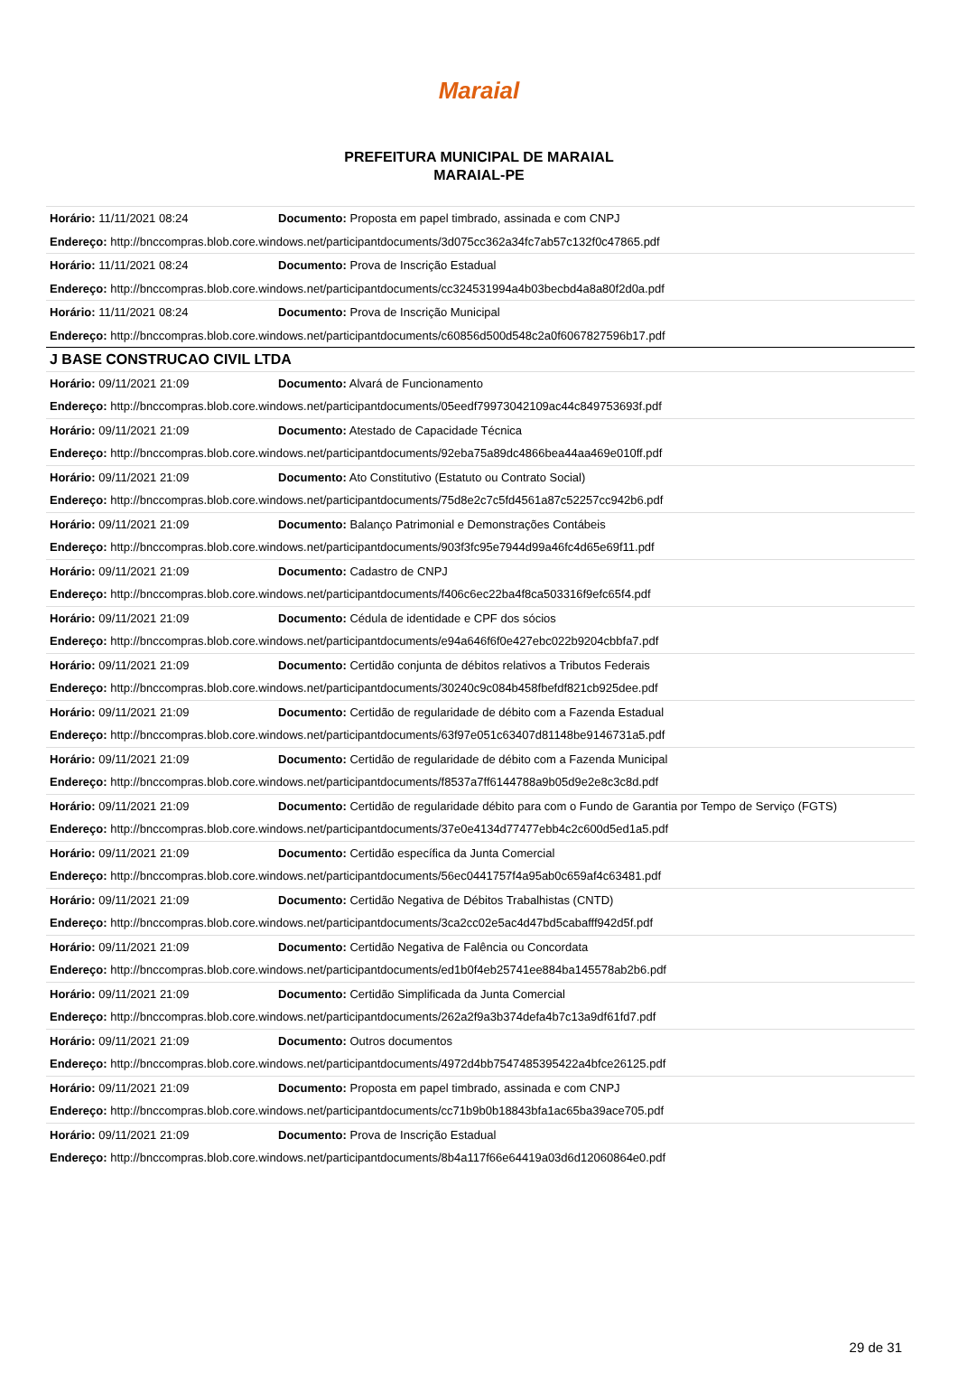Maraial
PREFEITURA MUNICIPAL DE MARAIAL
MARAIAL-PE
| Horário: 11/11/2021 08:24 | Documento: Proposta em papel timbrado, assinada e com CNPJ |
| Endereço: http://bnccompras.blob.core.windows.net/participantdocuments/3d075cc362a34fc7ab57c132f0c47865.pdf | |
| Horário: 11/11/2021 08:24 | Documento: Prova de Inscrição Estadual |
| Endereço: http://bnccompras.blob.core.windows.net/participantdocuments/cc324531994a4b03becbd4a8a80f2d0a.pdf | |
| Horário: 11/11/2021 08:24 | Documento: Prova de Inscrição Municipal |
| Endereço: http://bnccompras.blob.core.windows.net/participantdocuments/c60856d500d548c2a0f6067827596b17.pdf | |
| J BASE CONSTRUCAO CIVIL LTDA | |
| Horário: 09/11/2021 21:09 | Documento: Alvará de Funcionamento |
| Endereço: http://bnccompras.blob.core.windows.net/participantdocuments/05eedf79973042109ac44c849753693f.pdf | |
| Horário: 09/11/2021 21:09 | Documento: Atestado de Capacidade Técnica |
| Endereço: http://bnccompras.blob.core.windows.net/participantdocuments/92eba75a89dc4866bea44aa469e010ff.pdf | |
| Horário: 09/11/2021 21:09 | Documento: Ato Constitutivo (Estatuto ou Contrato Social) |
| Endereço: http://bnccompras.blob.core.windows.net/participantdocuments/75d8e2c7c5fd4561a87c52257cc942b6.pdf | |
| Horário: 09/11/2021 21:09 | Documento: Balanço Patrimonial e Demonstrações Contábeis |
| Endereço: http://bnccompras.blob.core.windows.net/participantdocuments/903f3fc95e7944d99a46fc4d65e69f11.pdf | |
| Horário: 09/11/2021 21:09 | Documento: Cadastro de CNPJ |
| Endereço: http://bnccompras.blob.core.windows.net/participantdocuments/f406c6ec22ba4f8ca503316f9efc65f4.pdf | |
| Horário: 09/11/2021 21:09 | Documento: Cédula de identidade e CPF dos sócios |
| Endereço: http://bnccompras.blob.core.windows.net/participantdocuments/e94a646f6f0e427ebc022b9204cbbfa7.pdf | |
| Horário: 09/11/2021 21:09 | Documento: Certidão conjunta de débitos relativos a Tributos Federais |
| Endereço: http://bnccompras.blob.core.windows.net/participantdocuments/30240c9c084b458fbefdf821cb925dee.pdf | |
| Horário: 09/11/2021 21:09 | Documento: Certidão de regularidade de débito com a Fazenda Estadual |
| Endereço: http://bnccompras.blob.core.windows.net/participantdocuments/63f97e051c63407d81148be9146731a5.pdf | |
| Horário: 09/11/2021 21:09 | Documento: Certidão de regularidade de débito com a Fazenda Municipal |
| Endereço: http://bnccompras.blob.core.windows.net/participantdocuments/f8537a7ff6144788a9b05d9e2e8c3c8d.pdf | |
| Horário: 09/11/2021 21:09 | Documento: Certidão de regularidade débito para com o Fundo de Garantia por Tempo de Serviço (FGTS) |
| Endereço: http://bnccompras.blob.core.windows.net/participantdocuments/37e0e4134d77477ebb4c2c600d5ed1a5.pdf | |
| Horário: 09/11/2021 21:09 | Documento: Certidão específica da Junta Comercial |
| Endereço: http://bnccompras.blob.core.windows.net/participantdocuments/56ec0441757f4a95ab0c659af4c63481.pdf | |
| Horário: 09/11/2021 21:09 | Documento: Certidão Negativa de Débitos Trabalhistas (CNTD) |
| Endereço: http://bnccompras.blob.core.windows.net/participantdocuments/3ca2cc02e5ac4d47bd5cabafff942d5f.pdf | |
| Horário: 09/11/2021 21:09 | Documento: Certidão Negativa de Falência ou Concordata |
| Endereço: http://bnccompras.blob.core.windows.net/participantdocuments/ed1b0f4eb25741ee884ba145578ab2b6.pdf | |
| Horário: 09/11/2021 21:09 | Documento: Certidão Simplificada da Junta Comercial |
| Endereço: http://bnccompras.blob.core.windows.net/participantdocuments/262a2f9a3b374defa4b7c13a9df61fd7.pdf | |
| Horário: 09/11/2021 21:09 | Documento: Outros documentos |
| Endereço: http://bnccompras.blob.core.windows.net/participantdocuments/4972d4bb7547485395422a4bfce26125.pdf | |
| Horário: 09/11/2021 21:09 | Documento: Proposta em papel timbrado, assinada e com CNPJ |
| Endereço: http://bnccompras.blob.core.windows.net/participantdocuments/cc71b9b0b18843bfa1ac65ba39ace705.pdf | |
| Horário: 09/11/2021 21:09 | Documento: Prova de Inscrição Estadual |
| Endereço: http://bnccompras.blob.core.windows.net/participantdocuments/8b4a117f66e64419a03d6d12060864e0.pdf | |
29 de 31